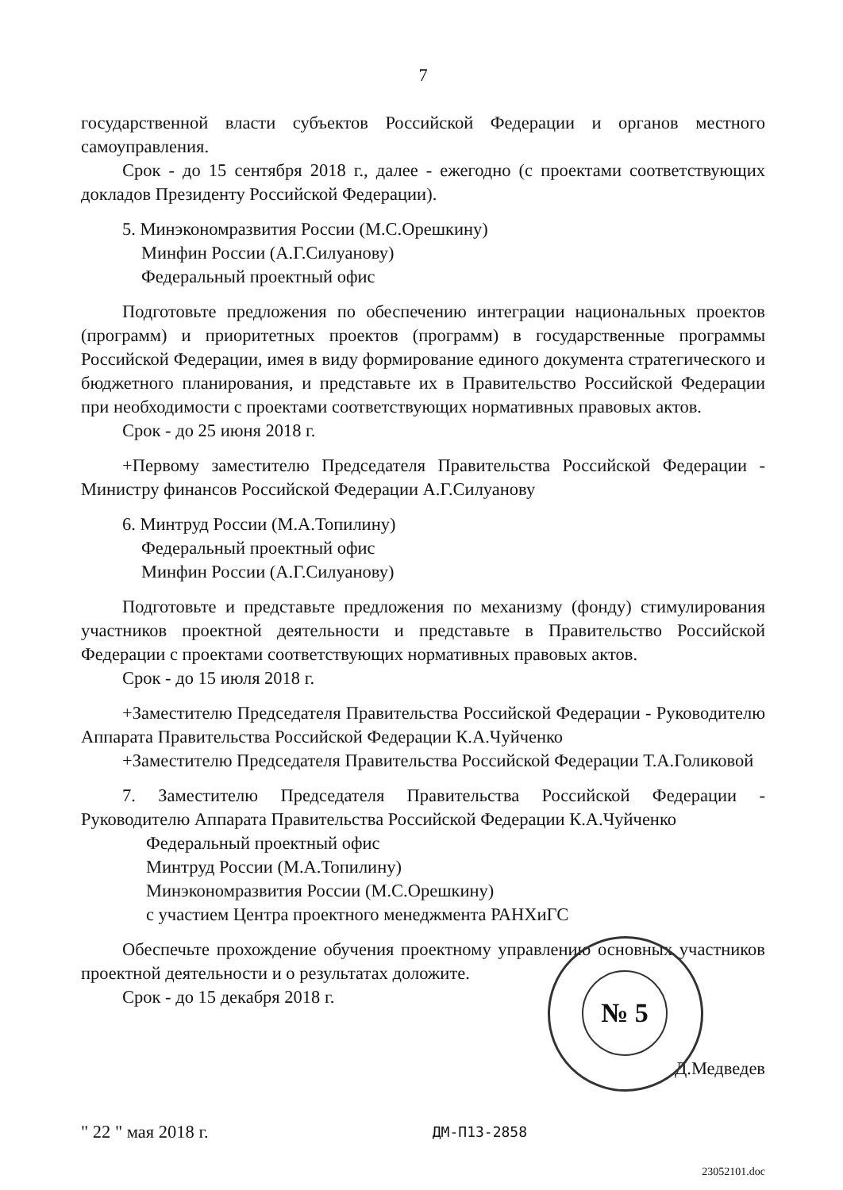7
государственной власти субъектов Российской Федерации и органов местного самоуправления.
Срок - до 15 сентября 2018 г., далее - ежегодно (с проектами соответствующих докладов Президенту Российской Федерации).
5. Минэкономразвития России (М.С.Орешкину)
Минфин России (А.Г.Силуанову)
Федеральный проектный офис
Подготовьте предложения по обеспечению интеграции национальных проектов (программ) и приоритетных проектов (программ) в государственные программы Российской Федерации, имея в виду формирование единого документа стратегического и бюджетного планирования, и представьте их в Правительство Российской Федерации при необходимости с проектами соответствующих нормативных правовых актов.
Срок - до 25 июня 2018 г.
+Первому заместителю Председателя Правительства Российской Федерации - Министру финансов Российской Федерации А.Г.Силуанову
6. Минтруд России (М.А.Топилину)
Федеральный проектный офис
Минфин России (А.Г.Силуанову)
Подготовьте и представьте предложения по механизму (фонду) стимулирования участников проектной деятельности и представьте в Правительство Российской Федерации с проектами соответствующих нормативных правовых актов.
Срок - до 15 июля 2018 г.
+Заместителю Председателя Правительства Российской Федерации - Руководителю Аппарата Правительства Российской Федерации К.А.Чуйченко
+Заместителю Председателя Правительства Российской Федерации Т.А.Голиковой
7. Заместителю Председателя Правительства Российской Федерации - Руководителю Аппарата Правительства Российской Федерации К.А.Чуйченко
Федеральный проектный офис
Минтруд России (М.А.Топилину)
Минэкономразвития России (М.С.Орешкину)
с участием Центра проектного менеджмента РАНХиГС
Обеспечьте прохождение обучения проектному управлению основных участников проектной деятельности и о результатах доложите.
Срок - до 15 декабря 2018 г.
Д.Медведев
" 22 " мая 2018 г. ДМ-П13-2858
23052101.doc
№ 5